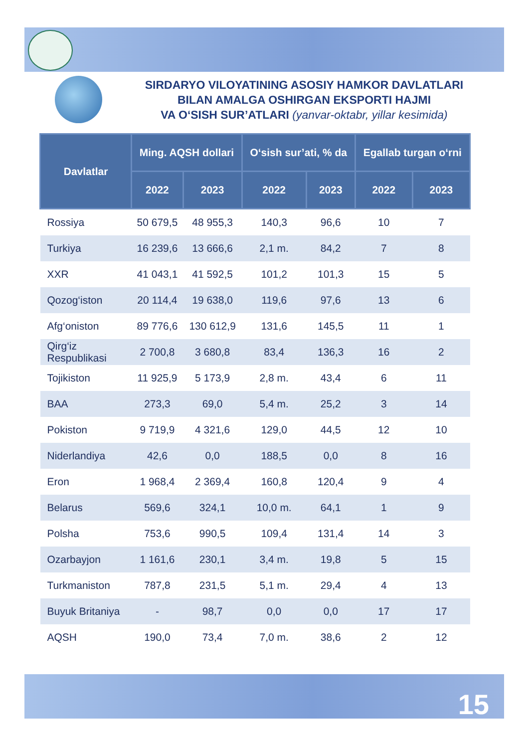SIRDARYO VILOYATINING ASOSIY HAMKOR DAVLATLARI
BILAN AMALGA OSHIRGAN EKSPORTI HAJMI
VA O‘SISH SUR’ATLARI (yanvar-oktabr, yillar kesimida)
| Davlatlar | Ming. AQSH dollari | | O‘sish sur’ati, % da | | Egallab turgan o‘rni | |
| --- | --- | --- | --- | --- | --- | --- |
| | 2022 | 2023 | 2022 | 2023 | 2022 | 2023 |
| Rossiya | 50 679,5 | 48 955,3 | 140,3 | 96,6 | 10 | 7 |
| Turkiya | 16 239,6 | 13 666,6 | 2,1 m. | 84,2 | 7 | 8 |
| XXR | 41 043,1 | 41 592,5 | 101,2 | 101,3 | 15 | 5 |
| Qozog‘iston | 20 114,4 | 19 638,0 | 119,6 | 97,6 | 13 | 6 |
| Afg‘oniston | 89 776,6 | 130 612,9 | 131,6 | 145,5 | 11 | 1 |
| Qirg‘iz Respublikasi | 2 700,8 | 3 680,8 | 83,4 | 136,3 | 16 | 2 |
| Tojikiston | 11 925,9 | 5 173,9 | 2,8 m. | 43,4 | 6 | 11 |
| BAA | 273,3 | 69,0 | 5,4 m. | 25,2 | 3 | 14 |
| Pokiston | 9 719,9 | 4 321,6 | 129,0 | 44,5 | 12 | 10 |
| Niderlandiya | 42,6 | 0,0 | 188,5 | 0,0 | 8 | 16 |
| Eron | 1 968,4 | 2 369,4 | 160,8 | 120,4 | 9 | 4 |
| Belarus | 569,6 | 324,1 | 10,0 m. | 64,1 | 1 | 9 |
| Polsha | 753,6 | 990,5 | 109,4 | 131,4 | 14 | 3 |
| Ozarbayjon | 1 161,6 | 230,1 | 3,4 m. | 19,8 | 5 | 15 |
| Turkmaniston | 787,8 | 231,5 | 5,1 m. | 29,4 | 4 | 13 |
| Buyuk Britaniya | - | 98,7 | 0,0 | 0,0 | 17 | 17 |
| AQSH | 190,0 | 73,4 | 7,0 m. | 38,6 | 2 | 12 |
15